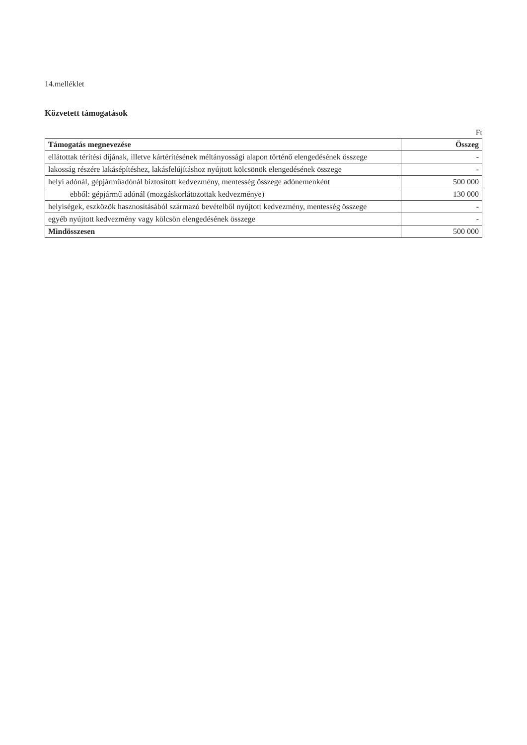14.melléklet
Közvetett támogatások
Ft
| Támogatás megnevezése | Összeg |
| --- | --- |
| ellátottak térítési díjának, illetve kártérítésének méltányossági alapon történő elengedésének összege | - |
| lakosság részére lakásépítéshez, lakásfelújításhoz nyújtott kölcsönök elengedésének összege | - |
| helyi adónál, gépjárműadónál biztosított kedvezmény, mentesség összege adónemenként | 500 000 |
| ebből: gépjármű adónál (mozgáskorlátozottak kedvezménye) | 130 000 |
| helyiségek, eszközök hasznosításából származó bevételből nyújtott kedvezmény, mentesség összege | - |
| egyéb nyújtott kedvezmény vagy kölcsön elengedésének összege | - |
| Mindösszesen | 500 000 |